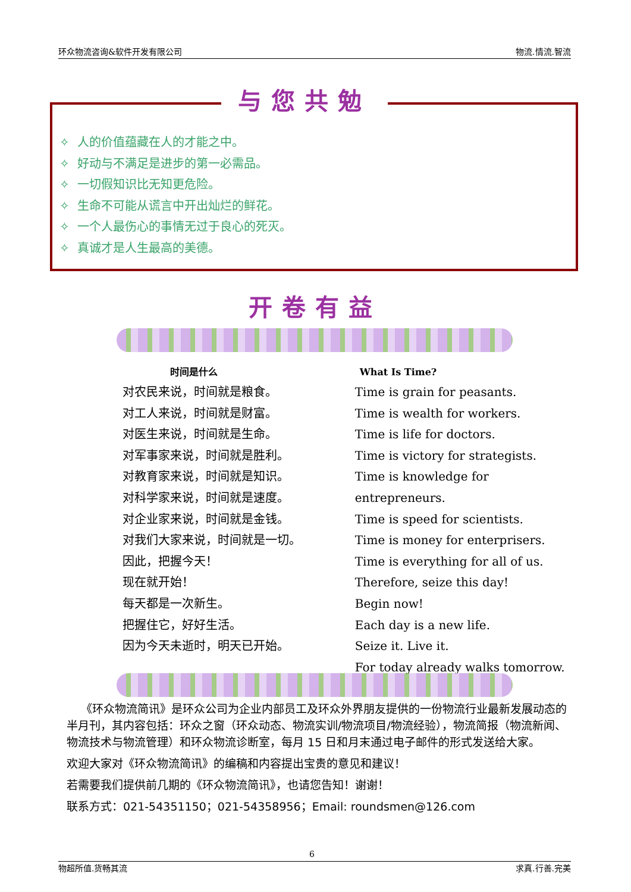环众物流咨询&软件开发有限公司 物流.情流.智流
与您共勉
✧ 人的价值蕴藏在人的才能之中。
✧ 好动与不满足是进步的第一必需品。
✧ 一切假知识比无知更危险。
✧ 生命不可能从谎言中开出灿烂的鲜花。
✧ 一个人最伤心的事情无过于良心的死灭。
✧ 真诚才是人生最高的美德。
开卷有益
时间是什么
对农民来说，时间就是粮食。
对工人来说，时间就是财富。
对医生来说，时间就是生命。
对军事家来说，时间就是胜利。
对教育家来说，时间就是知识。
对科学家来说，时间就是速度。
对企业家来说，时间就是金钱。
对我们大家来说，时间就是一切。
因此，把握今天！
现在就开始！
每天都是一次新生。
把握住它，好好生活。
因为今天未逝时，明天已开始。
What Is Time?
Time is grain for peasants.
Time is wealth for workers.
Time is life for doctors.
Time is victory for strategists.
Time is knowledge for entrepreneurs.
Time is speed for scientists.
Time is money for enterprisers.
Time is everything for all of us.
Therefore, seize this day!
Begin now!
Each day is a new life.
Seize it. Live it.
For today already walks tomorrow.
《环众物流简讯》是环众公司为企业内部员工及环众外界朋友提供的一份物流行业最新发展动态的半月刊，其内容包括：环众之窗（环众动态、物流实训/物流项目/物流经验），物流简报（物流新闻、物流技术与物流管理）和环众物流诊断室，每月 15 日和月末通过电子邮件的形式发送给大家。
欢迎大家对《环众物流简讯》的编稿和内容提出宝贵的意见和建议！
若需要我们提供前几期的《环众物流简讯》，也请您告知！谢谢！
联系方式：021-54351150；021-54358956；Email: roundsmen@126.com
6
物超所值.货畅其流 求真.行善.完美